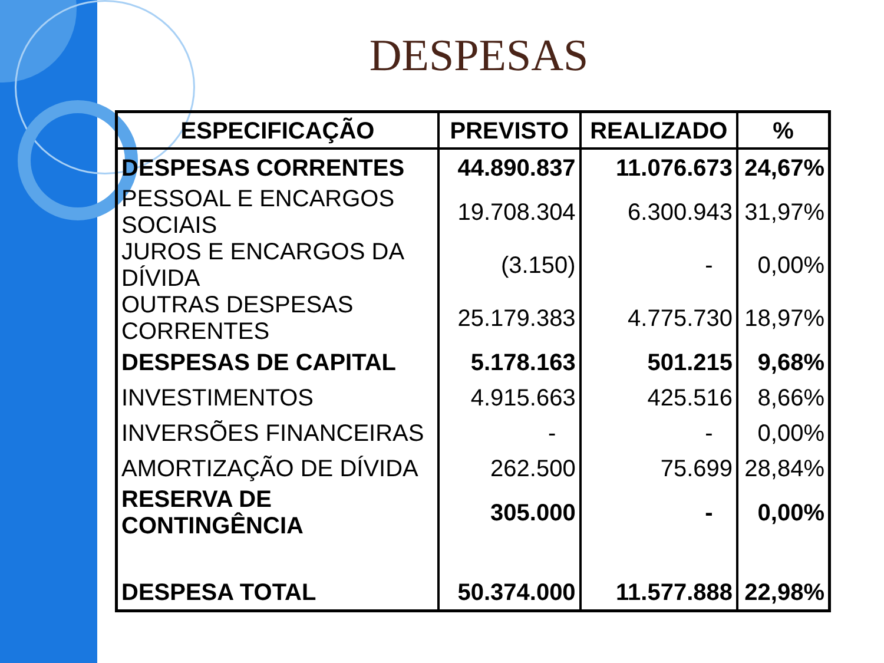DESPESAS
| ESPECIFICAÇÃO | PREVISTO | REALIZADO | % |
| --- | --- | --- | --- |
| DESPESAS CORRENTES | 44.890.837 | 11.076.673 | 24,67% |
| PESSOAL E ENCARGOS SOCIAIS | 19.708.304 | 6.300.943 | 31,97% |
| JUROS E ENCARGOS DA DÍVIDA | (3.150) | - | 0,00% |
| OUTRAS DESPESAS CORRENTES | 25.179.383 | 4.775.730 | 18,97% |
| DESPESAS DE CAPITAL | 5.178.163 | 501.215 | 9,68% |
| INVESTIMENTOS | 4.915.663 | 425.516 | 8,66% |
| INVERSÕES FINANCEIRAS | - | - | 0,00% |
| AMORTIZAÇÃO DE DÍVIDA | 262.500 | 75.699 | 28,84% |
| RESERVA DE CONTINGÊNCIA | 305.000 | - | 0,00% |
| DESPESA TOTAL | 50.374.000 | 11.577.888 | 22,98% |